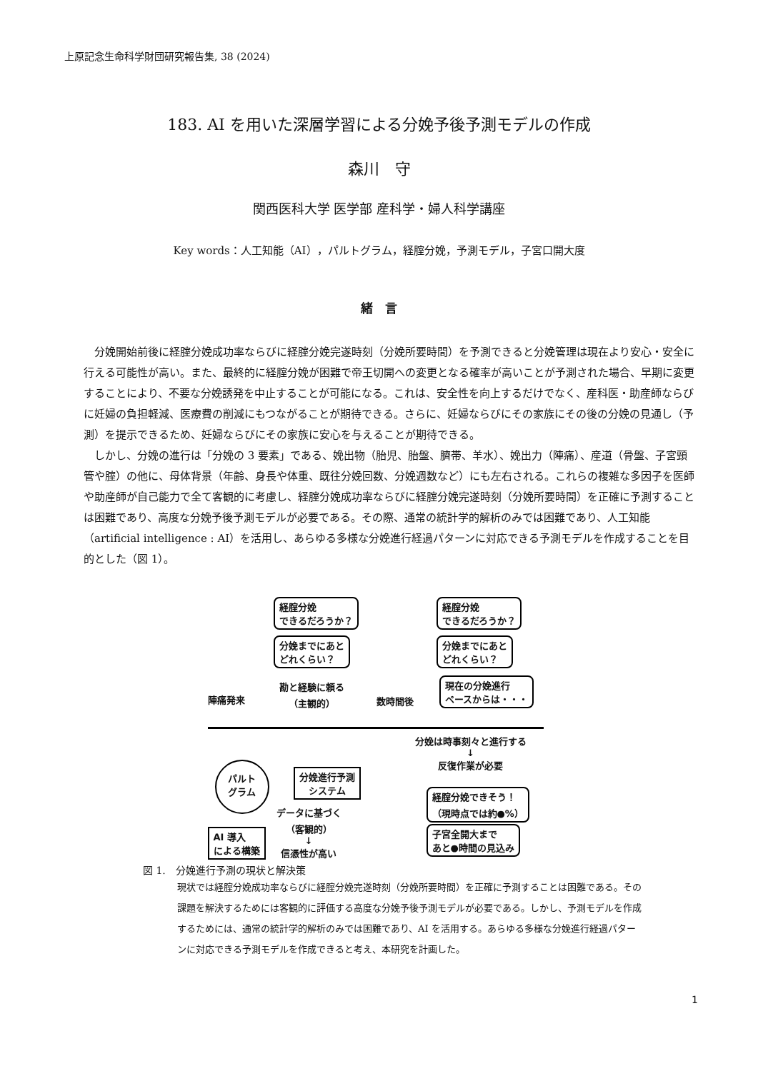上原記念生命科学財団研究報告集, 38 (2024)
183. AI を用いた深層学習による分娩予後予測モデルの作成
森川　守
関西医科大学 医学部 産科学・婦人科学講座
Key words：人工知能（AI），パルトグラム，経腟分娩，予測モデル，子宮口開大度
緒　言
分娩開始前後に経腟分娩成功率ならびに経腟分娩完遂時刻（分娩所要時間）を予測できると分娩管理は現在より安心・安全に行える可能性が高い。また、最終的に経腟分娩が困難で帝王切開への変更となる確率が高いことが予測された場合、早期に変更することにより、不要な分娩誘発を中止することが可能になる。これは、安全性を向上するだけでなく、産科医・助産師ならびに妊婦の負担軽減、医療費の削減にもつながることが期待できる。さらに、妊婦ならびにその家族にその後の分娩の見通し（予測）を提示できるため、妊婦ならびにその家族に安心を与えることが期待できる。
しかし、分娩の進行は「分娩の 3 要素」である、娩出物（胎児、胎盤、臍帯、羊水）、娩出力（陣痛）、産道（骨盤、子宮頸管や腟）の他に、母体背景（年齢、身長や体重、既往分娩回数、分娩週数など）にも左右される。これらの複雑な多因子を医師や助産師が自己能力で全て客観的に考慮し、経腟分娩成功率ならびに経腟分娩完遂時刻（分娩所要時間）を正確に予測することは困難であり、高度な分娩予後予測モデルが必要である。その際、通常の統計学的解析のみでは困難であり、人工知能（artificial intelligence : AI）を活用し、あらゆる多様な分娩進行経過パターンに対応できる予測モデルを作成することを目的とした（図 1）。
経腟分娩
できるだろうか？
分娩までにあと
どれくらい？
経腟分娩
できるだろうか？
分娩までにあと
どれくらい？
現在の分娩進行
ペースからは・・・
陣痛発来
勘と経験に頼る
（主観的）
数時間後
分娩は時事刻々と進行する
↓
反復作業が必要
パルト
グラム
分娩進行予測
システム
経腟分娩できそう！
（現時点では約●%）
子宮全開大まで
あと●時間の見込み
AI 導入
による構築
データに基づく
（客観的）
↓
信憑性が高い
図 1.　分娩進行予測の現状と解決策
現状では経腟分娩成功率ならびに経腟分娩完遂時刻（分娩所要時間）を正確に予測することは困難である。その課題を解決するためには客観的に評価する高度な分娩予後予測モデルが必要である。しかし、予測モデルを作成するためには、通常の統計学的解析のみでは困難であり、AI を活用する。あらゆる多様な分娩進行経過パターンに対応できる予測モデルを作成できると考え、本研究を計画した。
1